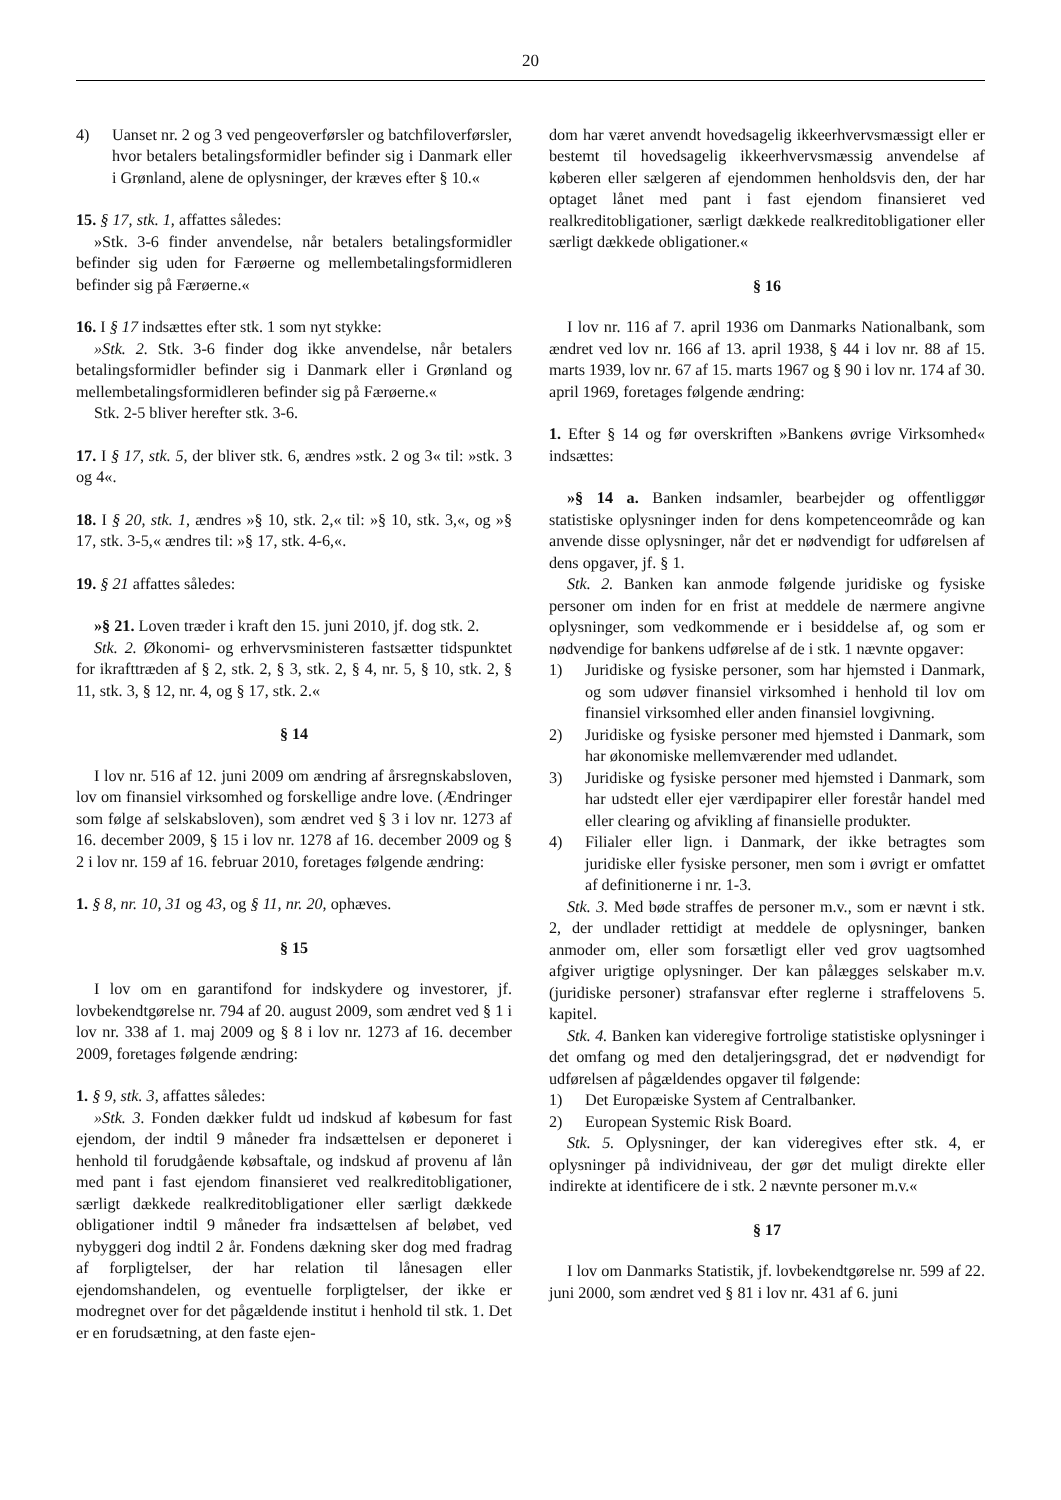20
4) Uanset nr. 2 og 3 ved pengeoverførsler og batchfiloverførsler, hvor betalers betalingsformidler befinder sig i Danmark eller i Grønland, alene de oplysninger, der kræves efter § 10.«
15. § 17, stk. 1, affattes således:
»Stk. 3-6 finder anvendelse, når betalers betalingsformidler befinder sig uden for Færøerne og mellembetalingsformidleren befinder sig på Færøerne.«
16. I § 17 indsættes efter stk. 1 som nyt stykke:
»Stk. 2. Stk. 3-6 finder dog ikke anvendelse, når betalers betalingsformidler befinder sig i Danmark eller i Grønland og mellembetalingsformidleren befinder sig på Færøerne.«
Stk. 2-5 bliver herefter stk. 3-6.
17. I § 17, stk. 5, der bliver stk. 6, ændres »stk. 2 og 3« til: »stk. 3 og 4«.
18. I § 20, stk. 1, ændres »§ 10, stk. 2,« til: »§ 10, stk. 3,«, og »§ 17, stk. 3-5,« ændres til: »§ 17, stk. 4-6,«.
19. § 21 affattes således:
»§ 21. Loven træder i kraft den 15. juni 2010, jf. dog stk. 2.
Stk. 2. Økonomi- og erhvervsministeren fastsætter tidspunktet for ikrafttræden af § 2, stk. 2, § 3, stk. 2, § 4, nr. 5, § 10, stk. 2, § 11, stk. 3, § 12, nr. 4, og § 17, stk. 2.«
§ 14
I lov nr. 516 af 12. juni 2009 om ændring af årsregnskabsloven, lov om finansiel virksomhed og forskellige andre love. (Ændringer som følge af selskabsloven), som ændret ved § 3 i lov nr. 1273 af 16. december 2009, § 15 i lov nr. 1278 af 16. december 2009 og § 2 i lov nr. 159 af 16. februar 2010, foretages følgende ændring:
1. § 8, nr. 10, 31 og 43, og § 11, nr. 20, ophæves.
§ 15
I lov om en garantifond for indskydere og investorer, jf. lovbekendtgørelse nr. 794 af 20. august 2009, som ændret ved § 1 i lov nr. 338 af 1. maj 2009 og § 8 i lov nr. 1273 af 16. december 2009, foretages følgende ændring:
1. § 9, stk. 3, affattes således:
»Stk. 3. Fonden dækker fuldt ud indskud af købesum for fast ejendom, der indtil 9 måneder fra indsættelsen er deponeret i henhold til forudgående købsaftale, og indskud af provenu af lån med pant i fast ejendom finansieret ved realkreditobligationer, særligt dækkede realkreditobligationer eller særligt dækkede obligationer indtil 9 måneder fra indsættelsen af beløbet, ved nybyggeri dog indtil 2 år. Fondens dækning sker dog med fradrag af forpligtelser, der har relation til lånesagen eller ejendomshandelen, og eventuelle forpligtelser, der ikke er modregnet over for det pågældende institut i henhold til stk. 1. Det er en forudsætning, at den faste ejen-
dom har været anvendt hovedsagelig ikkeerhvervsmæssigt eller er bestemt til hovedsagelig ikkeerhvervsmæssig anvendelse af køberen eller sælgeren af ejendommen henholdsvis den, der har optaget lånet med pant i fast ejendom finansieret ved realkreditobligationer, særligt dækkede realkreditobligationer eller særligt dækkede obligationer.«
§ 16
I lov nr. 116 af 7. april 1936 om Danmarks Nationalbank, som ændret ved lov nr. 166 af 13. april 1938, § 44 i lov nr. 88 af 15. marts 1939, lov nr. 67 af 15. marts 1967 og § 90 i lov nr. 174 af 30. april 1969, foretages følgende ændring:
1. Efter § 14 og før overskriften »Bankens øvrige Virksomhed« indsættes:
»§ 14 a. Banken indsamler, bearbejder og offentliggør statistiske oplysninger inden for dens kompetenceområde og kan anvende disse oplysninger, når det er nødvendigt for udførelsen af dens opgaver, jf. § 1.
Stk. 2. Banken kan anmode følgende juridiske og fysiske personer om inden for en frist at meddele de nærmere angivne oplysninger, som vedkommende er i besiddelse af, og som er nødvendige for bankens udførelse af de i stk. 1 nævnte opgaver:
1) Juridiske og fysiske personer, som har hjemsted i Danmark, og som udøver finansiel virksomhed i henhold til lov om finansiel virksomhed eller anden finansiel lovgivning.
2) Juridiske og fysiske personer med hjemsted i Danmark, som har økonomiske mellemværender med udlandet.
3) Juridiske og fysiske personer med hjemsted i Danmark, som har udstedt eller ejer værdipapirer eller forestår handel med eller clearing og afvikling af finansielle produkter.
4) Filialer eller lign. i Danmark, der ikke betragtes som juridiske eller fysiske personer, men som i øvrigt er omfattet af definitionerne i nr. 1-3.
Stk. 3. Med bøde straffes de personer m.v., som er nævnt i stk. 2, der undlader rettidigt at meddele de oplysninger, banken anmoder om, eller som forsætligt eller ved grov uagtsomhed afgiver urigtige oplysninger. Der kan pålægges selskaber m.v. (juridiske personer) strafansvar efter reglerne i straffelovens 5. kapitel.
Stk. 4. Banken kan videregive fortrolige statistiske oplysninger i det omfang og med den detaljeringsgrad, det er nødvendigt for udførelsen af pågældendes opgaver til følgende:
1) Det Europæiske System af Centralbanker.
2) European Systemic Risk Board.
Stk. 5. Oplysninger, der kan videregives efter stk. 4, er oplysninger på individniveau, der gør det muligt direkte eller indirekte at identificere de i stk. 2 nævnte personer m.v.«
§ 17
I lov om Danmarks Statistik, jf. lovbekendtgørelse nr. 599 af 22. juni 2000, som ændret ved § 81 i lov nr. 431 af 6. juni